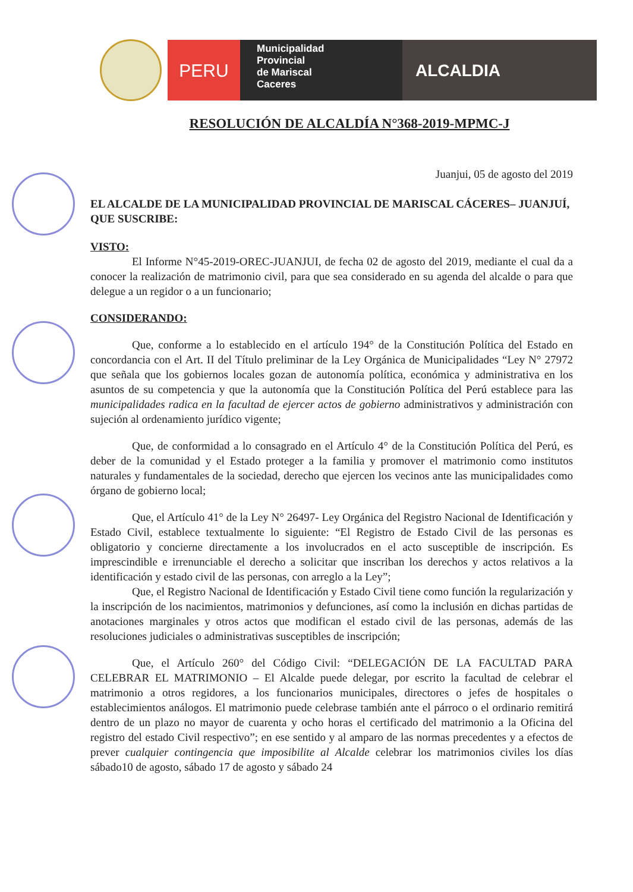PERU
Municipalidad
Provincial
de Mariscal
Caceres
ALCALDIA
RESOLUCIÓN DE ALCALDÍA N°368-2019-MPMC-J
Juanjui, 05 de agosto del 2019
EL ALCALDE DE LA MUNICIPALIDAD PROVINCIAL DE MARISCAL CÁCERES– JUANJUÍ, QUE SUSCRIBE:
VISTO:
El Informe N°45-2019-OREC-JUANJUI, de fecha 02 de agosto del 2019, mediante el cual da a conocer la realización de matrimonio civil, para que sea considerado en su agenda del alcalde o para que delegue a un regidor o a un funcionario;
CONSIDERANDO:
Que, conforme a lo establecido en el artículo 194° de la Constitución Política del Estado en concordancia con el Art. II del Título preliminar de la Ley Orgánica de Municipalidades “Ley N° 27972 que señala que los gobiernos locales gozan de autonomía política, económica y administrativa en los asuntos de su competencia y que la autonomía que la Constitución Política del Perú establece para las municipalidades radica en la facultad de ejercer actos de gobierno administrativos y administración con sujeción al ordenamiento jurídico vigente;
Que, de conformidad a lo consagrado en el Artículo 4° de la Constitución Política del Perú, es deber de la comunidad y el Estado proteger a la familia y promover el matrimonio como institutos naturales y fundamentales de la sociedad, derecho que ejercen los vecinos ante las municipalidades como órgano de gobierno local;
Que, el Artículo 41° de la Ley N° 26497- Ley Orgánica del Registro Nacional de Identificación y Estado Civil, establece textualmente lo siguiente: “El Registro de Estado Civil de las personas es obligatorio y concierne directamente a los involucrados en el acto susceptible de inscripción. Es imprescindible e irrenunciable el derecho a solicitar que inscriban los derechos y actos relativos a la identificación y estado civil de las personas, con arreglo a la Ley”;
Que, el Registro Nacional de Identificación y Estado Civil tiene como función la regularización y la inscripción de los nacimientos, matrimonios y defunciones, así como la inclusión en dichas partidas de anotaciones marginales y otros actos que modifican el estado civil de las personas, además de las resoluciones judiciales o administrativas susceptibles de inscripción;
Que, el Artículo 260° del Código Civil: “DELEGACIÓN DE LA FACULTAD PARA CELEBRAR EL MATRIMONIO – El Alcalde puede delegar, por escrito la facultad de celebrar el matrimonio a otros regidores, a los funcionarios municipales, directores o jefes de hospitales o establecimientos análogos. El matrimonio puede celebrase también ante el párroco o el ordinario remitirá dentro de un plazo no mayor de cuarenta y ocho horas el certificado del matrimonio a la Oficina del registro del estado Civil respectivo”; en ese sentido y al amparo de las normas precedentes y a efectos de prever cualquier contingencia que imposibilite al Alcalde celebrar los matrimonios civiles los días sábado10 de agosto, sábado 17 de agosto y sábado 24